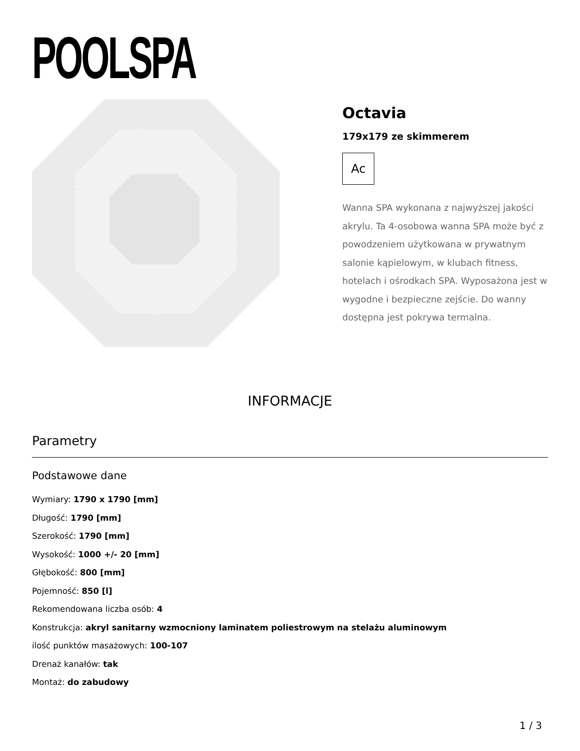POOLSPA
Octavia
179x179 ze skimmerem
Ac
Wanna SPA wykonana z najwyższej jakości akrylu. Ta 4-osobowa wanna SPA może być z powodzeniem użytkowana w prywatnym salonie kąpielowym, w klubach fitness, hotelach i ośrodkach SPA. Wyposażona jest w wygodne i bezpieczne zejście. Do wanny dostępna jest pokrywa termalna.
INFORMACJE
Parametry
Podstawowe dane
Wymiary: 1790 x 1790 [mm]
Długość: 1790 [mm]
Szerokość: 1790 [mm]
Wysokość: 1000 +/- 20 [mm]
Głębokość: 800 [mm]
Pojemność: 850 [l]
Rekomendowana liczba osób: 4
Konstrukcja: akryl sanitarny wzmocniony laminatem poliestrowym na stelażu aluminowym
ilość punktów masażowych: 100-107
Drenaż kanałów: tak
Montaż: do zabudowy
1 / 3